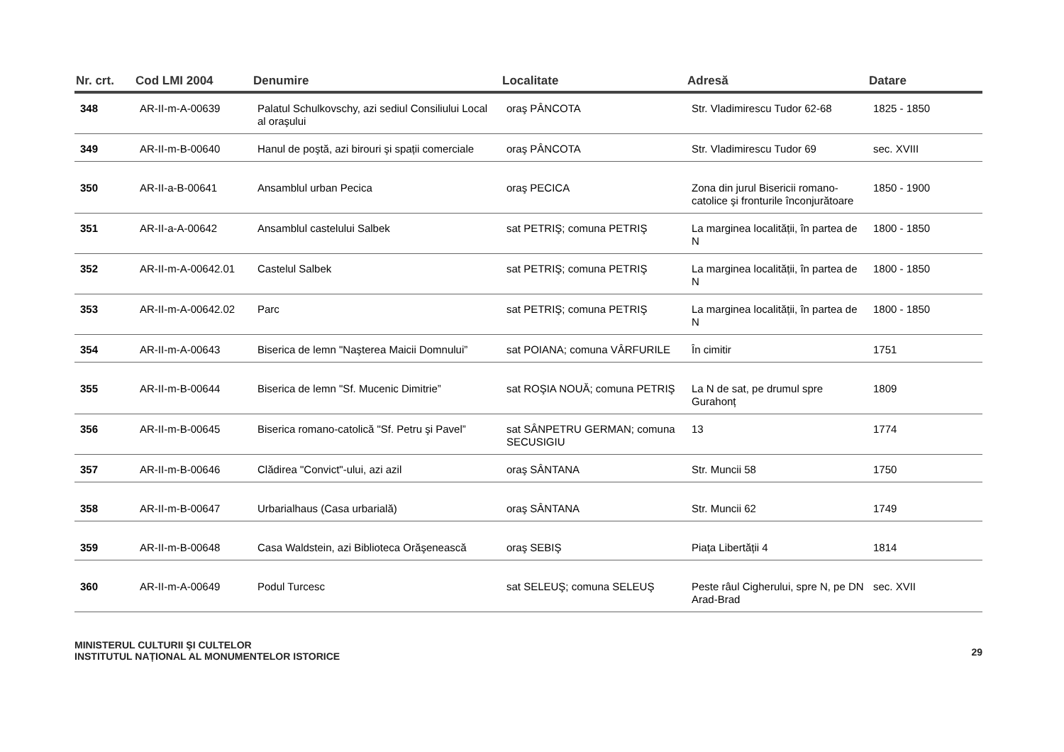| Nr. crt. | Cod LMI 2004 | Denumire | Localitate | Adresă | Datare |
| --- | --- | --- | --- | --- | --- |
| 348 | AR-II-m-A-00639 | Palatul Schulkovschy, azi sediul Consiliului Local al oraşului | oraş PÂNCOTA | Str. Vladimirescu Tudor 62-68 | 1825 - 1850 |
| 349 | AR-II-m-B-00640 | Hanul de poştă, azi birouri şi spații comerciale | oraş PÂNCOTA | Str. Vladimirescu Tudor 69 | sec. XVIII |
| 350 | AR-II-a-B-00641 | Ansamblul urban Pecica | oraş PECICA | Zona din jurul Bisericii romano-catolice şi fronturile înconjurătoare | 1850 - 1900 |
| 351 | AR-II-a-A-00642 | Ansamblul castelului Salbek | sat PETRIŞ; comuna PETRIŞ | La marginea localității, în partea de N | 1800 - 1850 |
| 352 | AR-II-m-A-00642.01 | Castelul Salbek | sat PETRIŞ; comuna PETRIŞ | La marginea localității, în partea de N | 1800 - 1850 |
| 353 | AR-II-m-A-00642.02 | Parc | sat PETRIŞ; comuna PETRIŞ | La marginea localității, în partea de N | 1800 - 1850 |
| 354 | AR-II-m-A-00643 | Biserica de lemn "Naşterea Maicii Domnului” | sat POIANA; comuna VÂRFURILE | În cimitir | 1751 |
| 355 | AR-II-m-B-00644 | Biserica de lemn "Sf. Mucenic Dimitrie” | sat ROŞIA NOUĂ; comuna PETRIŞ | La N de sat, pe drumul spre Gurahonț | 1809 |
| 356 | AR-II-m-B-00645 | Biserica romano-catolică "Sf. Petru şi Pavel” | sat SÂNPETRU GERMAN; comuna SECUSIGIU | 13 | 1774 |
| 357 | AR-II-m-B-00646 | Clădirea "Convict"-ului, azi azil | oraş SÂNTANA | Str. Muncii 58 | 1750 |
| 358 | AR-II-m-B-00647 | Urbarialhaus (Casa urbarială) | oraş SÂNTANA | Str. Muncii 62 | 1749 |
| 359 | AR-II-m-B-00648 | Casa Waldstein, azi Biblioteca Orăşenească | oraş SEBIŞ | Piața Libertății 4 | 1814 |
| 360 | AR-II-m-A-00649 | Podul Turcesc | sat SELEUŞ; comuna SELEUŞ | Peste râul Cigherului, spre N, pe DN Arad-Brad | sec. XVII |
MINISTERUL CULTURII ŞI CULTELOR
INSTITUTUL NAȚIONAL AL MONUMENTELOR ISTORICE
29